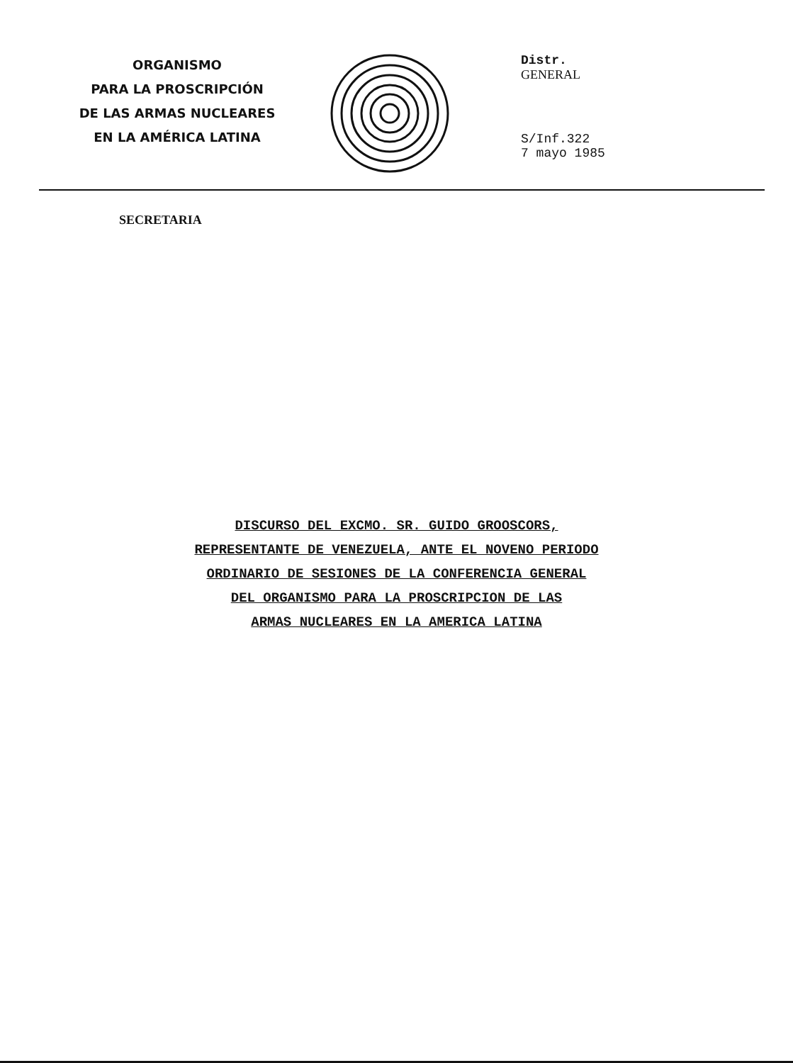ORGANISMO
PARA LA PROSCRIPCIÓN
DE LAS ARMAS NUCLEARES
EN LA AMÉRICA LATINA
Distr.
GENERAL
S/Inf.322
7 mayo 1985
SECRETARIA
DISCURSO DEL EXCMO. SR. GUIDO GROOSCORS,
REPRESENTANTE DE VENEZUELA, ANTE EL NOVENO PERIODO
ORDINARIO DE SESIONES DE LA CONFERENCIA GENERAL
DEL ORGANISMO PARA LA PROSCRIPCION DE LAS
ARMAS NUCLEARES EN LA AMERICA LATINA